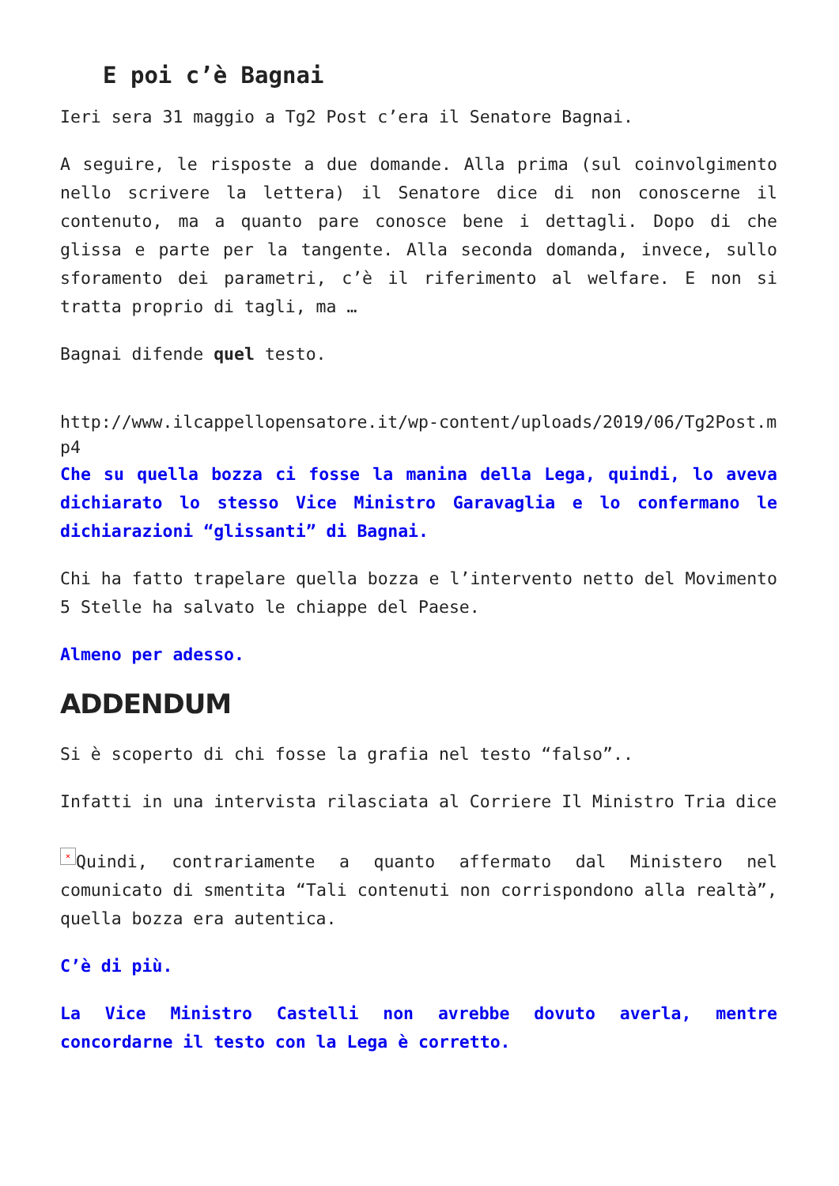E poi c’è Bagnai
Ieri sera 31 maggio a Tg2 Post c’era il Senatore Bagnai.
A seguire, le risposte a due domande. Alla prima (sul coinvolgimento nello scrivere la lettera) il Senatore dice di non conoscerne il contenuto, ma a quanto pare conosce bene i dettagli. Dopo di che glissa e parte per la tangente. Alla seconda domanda, invece, sullo sforamento dei parametri, c’è il riferimento al welfare. E non si tratta proprio di tagli, ma …
Bagnai difende quel testo.
http://www.ilcappellopensatore.it/wp-content/uploads/2019/06/Tg2Post.mp4
Che su quella bozza ci fosse la manina della Lega, quindi, lo aveva dichiarato lo stesso Vice Ministro Garavaglia e lo confermano le dichiarazioni “glissanti” di Bagnai.
Chi ha fatto trapelare quella bozza e l’intervento netto del Movimento 5 Stelle ha salvato le chiappe del Paese.
Almeno per adesso.
ADDENDUM
Si è scoperto di chi fosse la grafia nel testo “falso”..
Infatti in una intervista rilasciata al Corriere Il Ministro Tria dice
× Quindi, contrariamente a quanto affermato dal Ministero nel comunicato di smentita “Tali contenuti non corrispondono alla realtà”, quella bozza era autentica.
C’è di più.
La Vice Ministro Castelli non avrebbe dovuto averla, mentre concordarne il testo con la Lega è corretto.